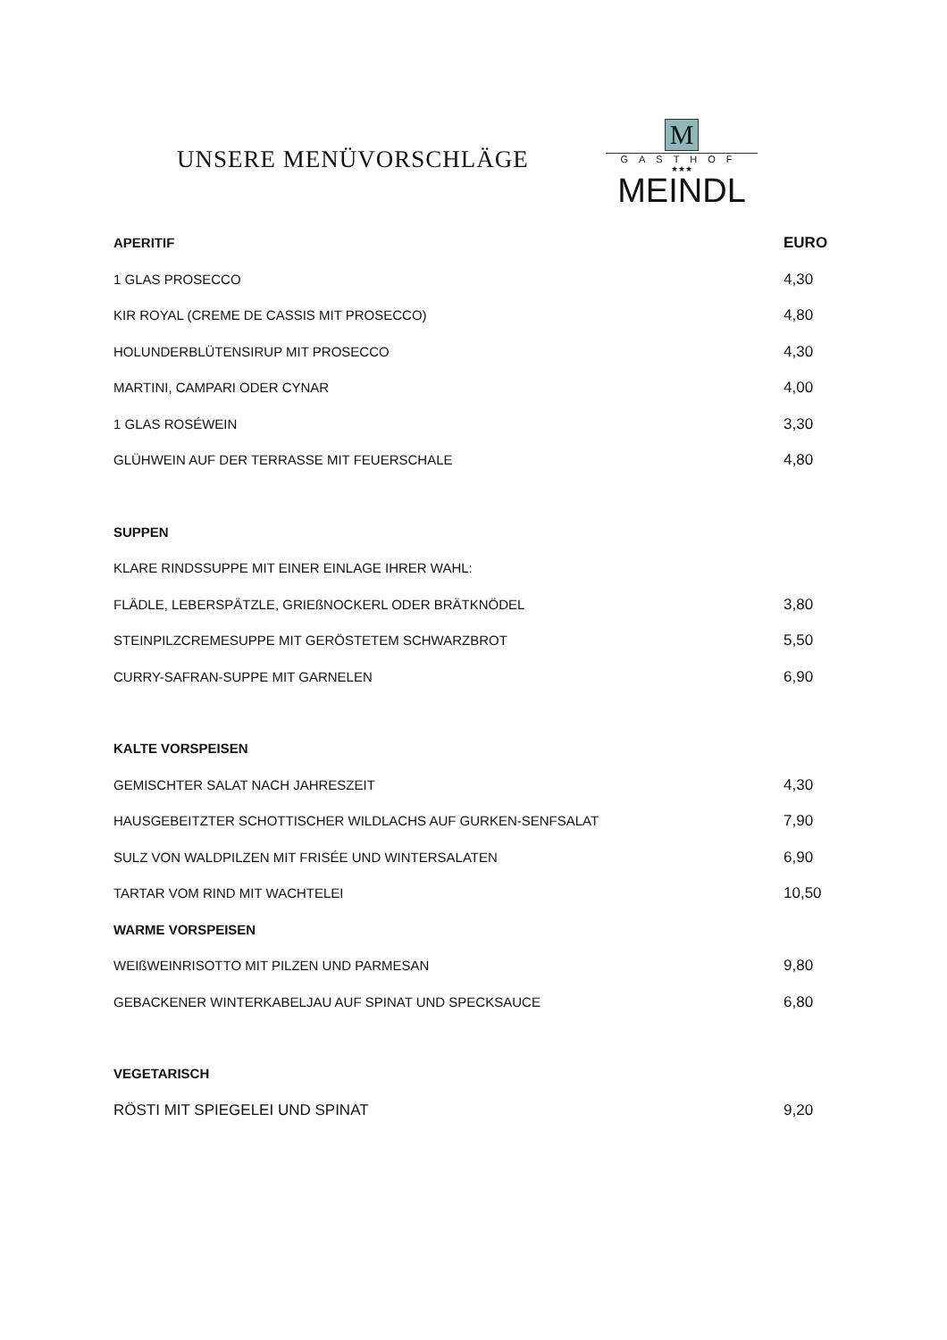UNSERE MENÜVORSCHLÄGE
M
GASTHOF
★★★
MEINDL
APERITIF EURO
1 GLAS PROSECCO 4,30
KIR ROYAL (CREME DE CASSIS MIT PROSECCO) 4,80
HOLUNDERBLÜTENSIRUP MIT PROSECCO 4,30
MARTINI, CAMPARI ODER CYNAR 4,00
1 GLAS ROSÉWEIN 3,30
GLÜHWEIN AUF DER TERRASSE MIT FEUERSCHALE 4,80
SUPPEN
KLARE RINDSSUPPE MIT EINER EINLAGE IHRER WAHL:
FLÄDLE, LEBERSPÄTZLE, GRIEßNOCKERL ODER BRÄTKNÖDEL 3,80
STEINPILZCREMESUPPE MIT GERÖSTETEM SCHWARZBROT 5,50
CURRY-SAFRAN-SUPPE MIT GARNELEN 6,90
KALTE VORSPEISEN
GEMISCHTER SALAT NACH JAHRESZEIT 4,30
HAUSGEBEITZTER SCHOTTISCHER WILDLACHS AUF GURKEN-SENFSALAT 7,90
SULZ VON WALDPILZEN MIT FRISÉE UND WINTERSALATEN 6,90
TARTAR VOM RIND MIT WACHTELEI 10,50
WARME VORSPEISEN
WEIßWEINRISOTTO MIT PILZEN UND PARMESAN 9,80
GEBACKENER WINTERKABELJAU AUF SPINAT UND SPECKSAUCE 6,80
VEGETARISCH
RÖSTI MIT SPIEGELEI UND SPINAT 9,20